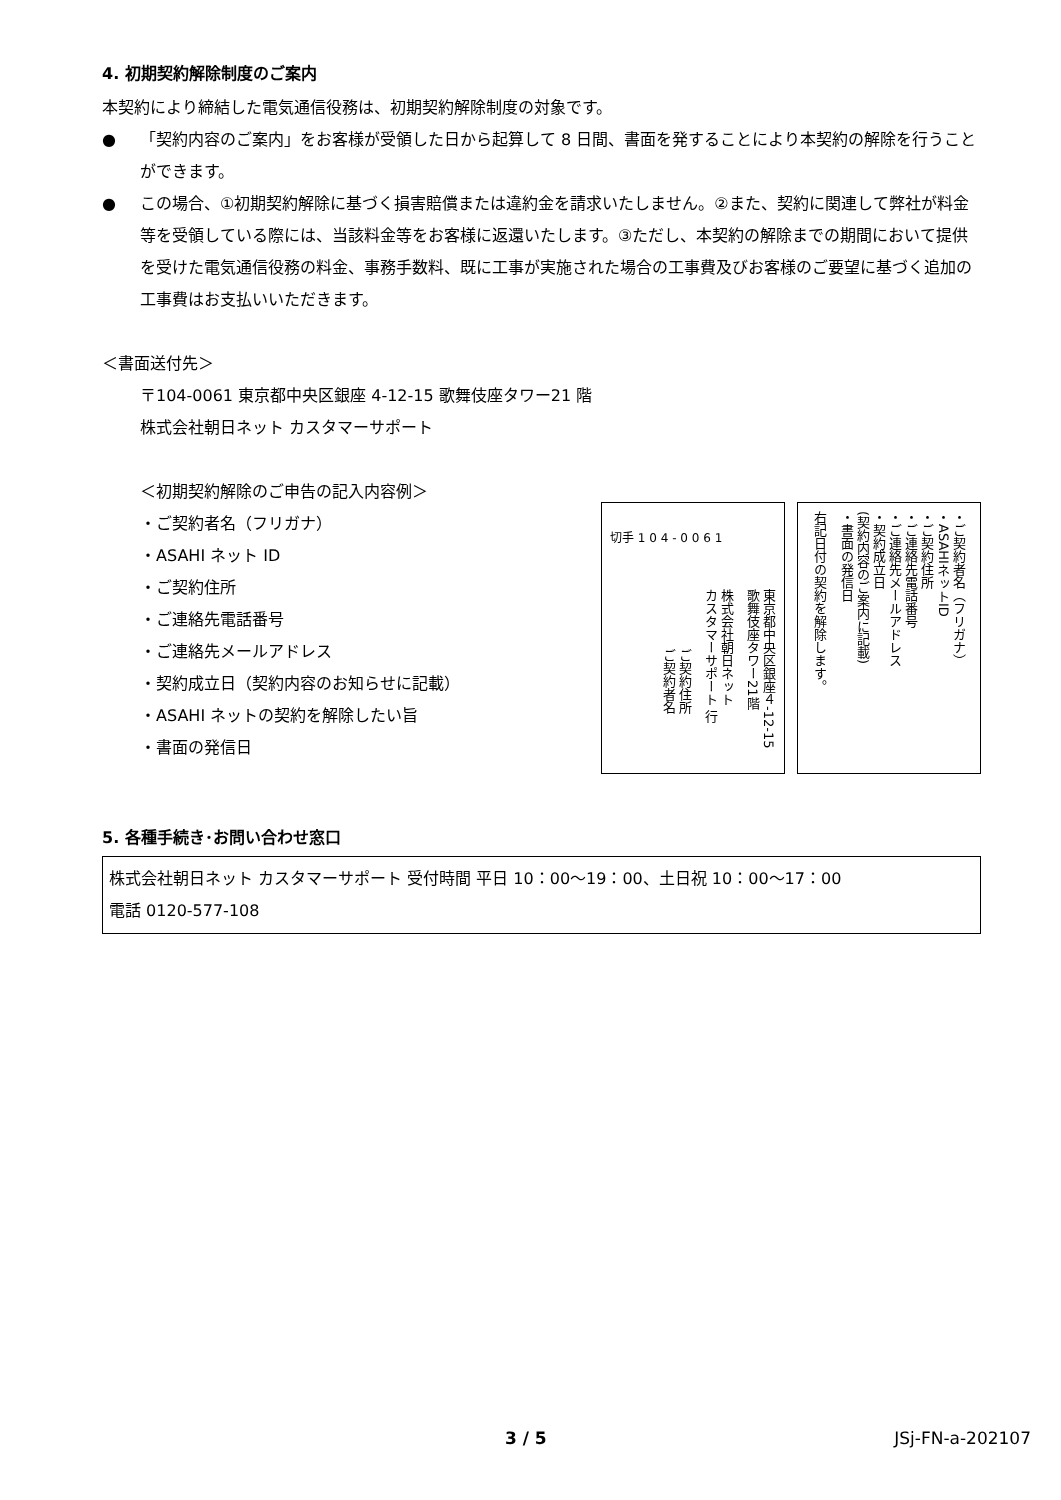4. 初期契約解除制度のご案内
本契約により締結した電気通信役務は、初期契約解除制度の対象です。
● 「契約内容のご案内」をお客様が受領した日から起算して 8 日間、書面を発することにより本契約の解除を行うことができます。
● この場合、①初期契約解除に基づく損害賠償または違約金を請求いたしません。②また、契約に関連して弊社が料金等を受領している際には、当該料金等をお客様に返還いたします。③ただし、本契約の解除までの期間において提供を受けた電気通信役務の料金、事務手数料、既に工事が実施された場合の工事費及びお客様のご要望に基づく追加の工事費はお支払いいただきます。
＜書面送付先＞
〒104-0061 東京都中央区銀座 4-12-15 歌舞伎座タワー21 階
株式会社朝日ネット カスタマーサポート
＜初期契約解除のご申告の記入内容例＞
・ご契約者名（フリガナ）
・ASAHI ネット ID
・ご契約住所
・ご連絡先電話番号
・ご連絡先メールアドレス
・契約成立日（契約内容のお知らせに記載）
・ASAHI ネットの契約を解除したい旨
・書面の発信日
切手 1 0 4 - 0 0 6 1
東京都中央区銀座４-12-15
歌舞伎座タワー21階
株式会社朝日ネット
カスタマーサポート 行
ご契約住所
ご契約者名
・ご契約者名（フリガナ）
・ASAHIネットID
・ご契約住所
・ご連絡先電話番号
・ご連絡先メールアドレス
・契約成立日
(契約内容のご案内に記載)
・書面の発信日
右記日付の契約を解除します。
5. 各種手続き･お問い合わせ窓口
株式会社朝日ネット カスタマーサポート 受付時間 平日 10：00～19：00、土日祝 10：00～17：00
電話 0120-577-108
3 / 5 JSj-FN-a-202107